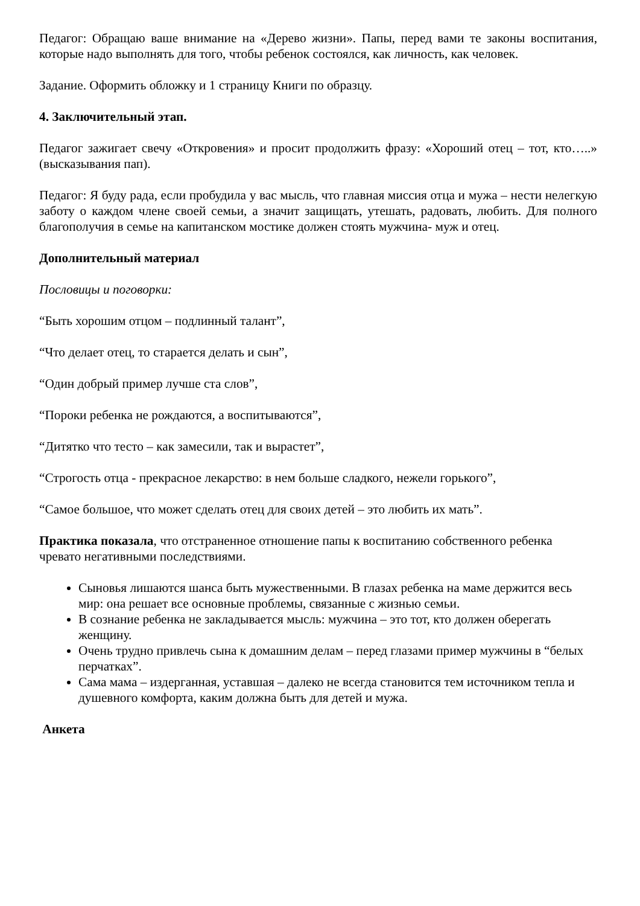Педагог: Обращаю ваше внимание на «Дерево жизни». Папы, перед вами те законы воспитания, которые надо выполнять для того, чтобы ребенок состоялся, как личность, как человек.
Задание. Оформить обложку и 1 страницу Книги по образцу.
4. Заключительный этап.
Педагог зажигает свечу «Откровения» и просит продолжить фразу: «Хороший отец – тот, кто…..» (высказывания пап).
Педагог: Я буду рада, если пробудила у вас мысль, что главная миссия отца и мужа – нести нелегкую заботу о каждом члене своей семьи, а значит защищать, утешать, радовать, любить. Для полного благополучия в семье на капитанском мостике должен стоять мужчина- муж и отец.
Дополнительный материал
Пословицы и поговорки:
“Быть хорошим отцом – подлинный талант”,
“Что делает отец, то старается делать и сын”,
“Один добрый пример лучше ста слов”,
“Пороки ребенка не рождаются, а воспитываются”,
“Дитятко что тесто – как замесили, так и вырастет”,
“Строгость отца - прекрасное лекарство: в нем больше сладкого, нежели горького”,
“Самое большое, что может сделать отец для своих детей – это любить их мать”.
Практика показала, что отстраненное отношение папы к воспитанию собственного ребенка чревато негативными последствиями.
Сыновья лишаются шанса быть мужественными. В глазах ребенка на маме держится весь мир: она решает все основные проблемы, связанные с жизнью семьи.
В сознание ребенка не закладывается мысль: мужчина – это тот, кто должен оберегать женщину.
Очень трудно привлечь сына к домашним делам – перед глазами пример мужчины в “белых перчатках”.
Сама мама – издерганная, уставшая – далеко не всегда становится тем источником тепла и душевного комфорта, каким должна быть для детей и мужа.
Анкета